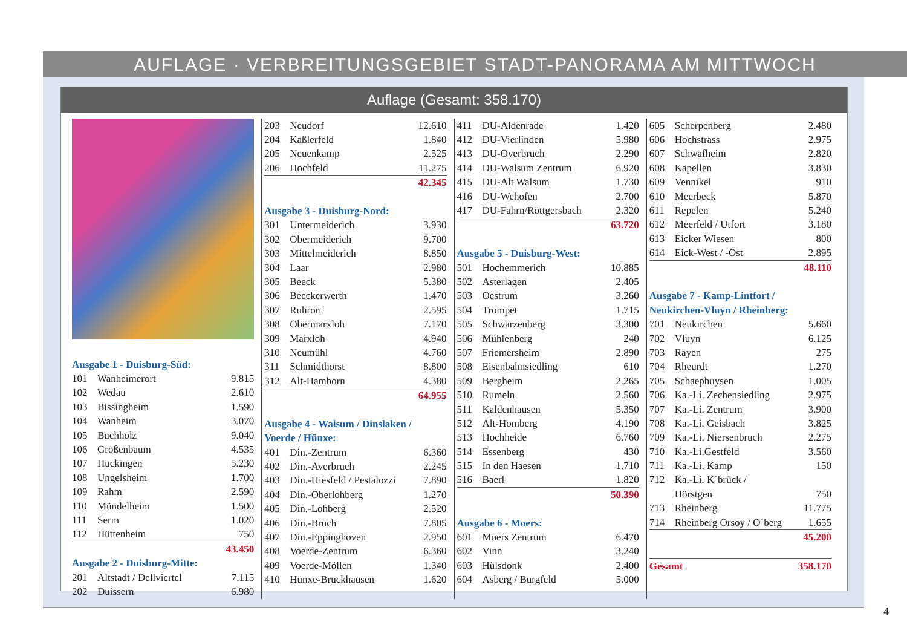AUFLAGE · VERBREITUNGSGEBIET STADT-PANORAMA AM MITTWOCH
Auflage (Gesamt: 358.170)
| Ausgabe 1 - Duisburg-Süd: | | |
| 101 | Wanheimerort | 9.815 |
| 102 | Wedau | 2.610 |
| 103 | Bissingheim | 1.590 |
| 104 | Wanheim | 3.070 |
| 105 | Buchholz | 9.040 |
| 106 | Großenbaum | 4.535 |
| 107 | Huckingen | 5.230 |
| 108 | Ungelsheim | 1.700 |
| 109 | Rahm | 2.590 |
| 110 | Mündelheim | 1.500 |
| 111 | Serm | 1.020 |
| 112 | Hüttenheim | 750 |
| 43.450 | | |
| Ausgabe 2 - Duisburg-Mitte: | | |
| 201 | Altstadt / Dellviertel | 7.115 |
| 202 | Duissern | 6.980 |
| 203 | Neudorf | 12.610 |
| 204 | Kaßlerfeld | 1.840 |
| 205 | Neuenkamp | 2.525 |
| 206 | Hochfeld | 11.275 |
| 42.345 | | |
| Ausgabe 3 - Duisburg-Nord: | | |
| 301 | Untermeiderich | 3.930 |
| 302 | Obermeiderich | 9.700 |
| 303 | Mittelmeiderich | 8.850 |
| 304 | Laar | 2.980 |
| 305 | Beeck | 5.380 |
| 306 | Beeckerwerth | 1.470 |
| 307 | Ruhrort | 2.595 |
| 308 | Obermarxloh | 7.170 |
| 309 | Marxloh | 4.940 |
| 310 | Neumühl | 4.760 |
| 311 | Schmidthorst | 8.800 |
| 312 | Alt-Hamborn | 4.380 |
| 64.955 | | |
| Ausgabe 4 - Walsum / Dinslaken / | | |
| Voerde / Hünxe: | | |
| 401 | Din.-Zentrum | 6.360 |
| 402 | Din.-Averbruch | 2.245 |
| 403 | Din.-Hiesfeld / Pestalozzi | 7.890 |
| 404 | Din.-Oberlohberg | 1.270 |
| 405 | Din.-Lohberg | 2.520 |
| 406 | Din.-Bruch | 7.805 |
| 407 | Din.-Eppinghoven | 2.950 |
| 408 | Voerde-Zentrum | 6.360 |
| 409 | Voerde-Möllen | 1.340 |
| 410 | Hünxe-Bruckhausen | 1.620 |
| 411 | DU-Aldenrade | 1.420 |
| 412 | DU-Vierlinden | 5.980 |
| 413 | DU-Overbruch | 2.290 |
| 414 | DU-Walsum Zentrum | 6.920 |
| 415 | DU-Alt Walsum | 1.730 |
| 416 | DU-Wehofen | 2.700 |
| 417 | DU-Fahrn/Röttgersbach | 2.320 |
| 63.720 | | |
| Ausgabe 5 - Duisburg-West: | | |
| 501 | Hochemmerich | 10.885 |
| 502 | Asterlagen | 2.405 |
| 503 | Oestrum | 3.260 |
| 504 | Trompet | 1.715 |
| 505 | Schwarzenberg | 3.300 |
| 506 | Mühlenberg | 240 |
| 507 | Friemersheim | 2.890 |
| 508 | Eisenbahnsiedling | 610 |
| 509 | Bergheim | 2.265 |
| 510 | Rumeln | 2.560 |
| 511 | Kaldenhausen | 5.350 |
| 512 | Alt-Homberg | 4.190 |
| 513 | Hochheide | 6.760 |
| 514 | Essenberg | 430 |
| 515 | In den Haesen | 1.710 |
| 516 | Baerl | 1.820 |
| 50.390 | | |
| Ausgabe 6 - Moers: | | |
| 601 | Moers Zentrum | 6.470 |
| 602 | Vinn | 3.240 |
| 603 | Hülsdonk | 2.400 |
| 604 | Asberg / Burgfeld | 5.000 |
| 605 | Scherpenberg | 2.480 |
| 606 | Hochstrass | 2.975 |
| 607 | Schwafheim | 2.820 |
| 608 | Kapellen | 3.830 |
| 609 | Vennikel | 910 |
| 610 | Meerbeck | 5.870 |
| 611 | Repelen | 5.240 |
| 612 | Meerfeld / Utfort | 3.180 |
| 613 | Eicker Wiesen | 800 |
| 614 | Eick-West / -Ost | 2.895 |
| 48.110 | | |
| Ausgabe 7 - Kamp-Lintfort / | | |
| Neukirchen-Vluyn / Rheinberg: | | |
| 701 | Neukirchen | 5.660 |
| 702 | Vluyn | 6.125 |
| 703 | Rayen | 275 |
| 704 | Rheurdt | 1.270 |
| 705 | Schaephuysen | 1.005 |
| 706 | Ka.-Li. Zechensiedling | 2.975 |
| 707 | Ka.-Li. Zentrum | 3.900 |
| 708 | Ka.-Li. Geisbach | 3.825 |
| 709 | Ka.-Li. Niersenbruch | 2.275 |
| 710 | Ka.-Li.Gestfeld | 3.560 |
| 711 | Ka.-Li. Kamp | 150 |
| 712 | Ka.-Li. K´brück / | |
| | Hörstgen | 750 |
| 713 | Rheinberg | 11.775 |
| 714 | Rheinberg Orsoy / O´berg | 1.655 |
| 45.200 | | |
| Gesamt | | 358.170 |
4